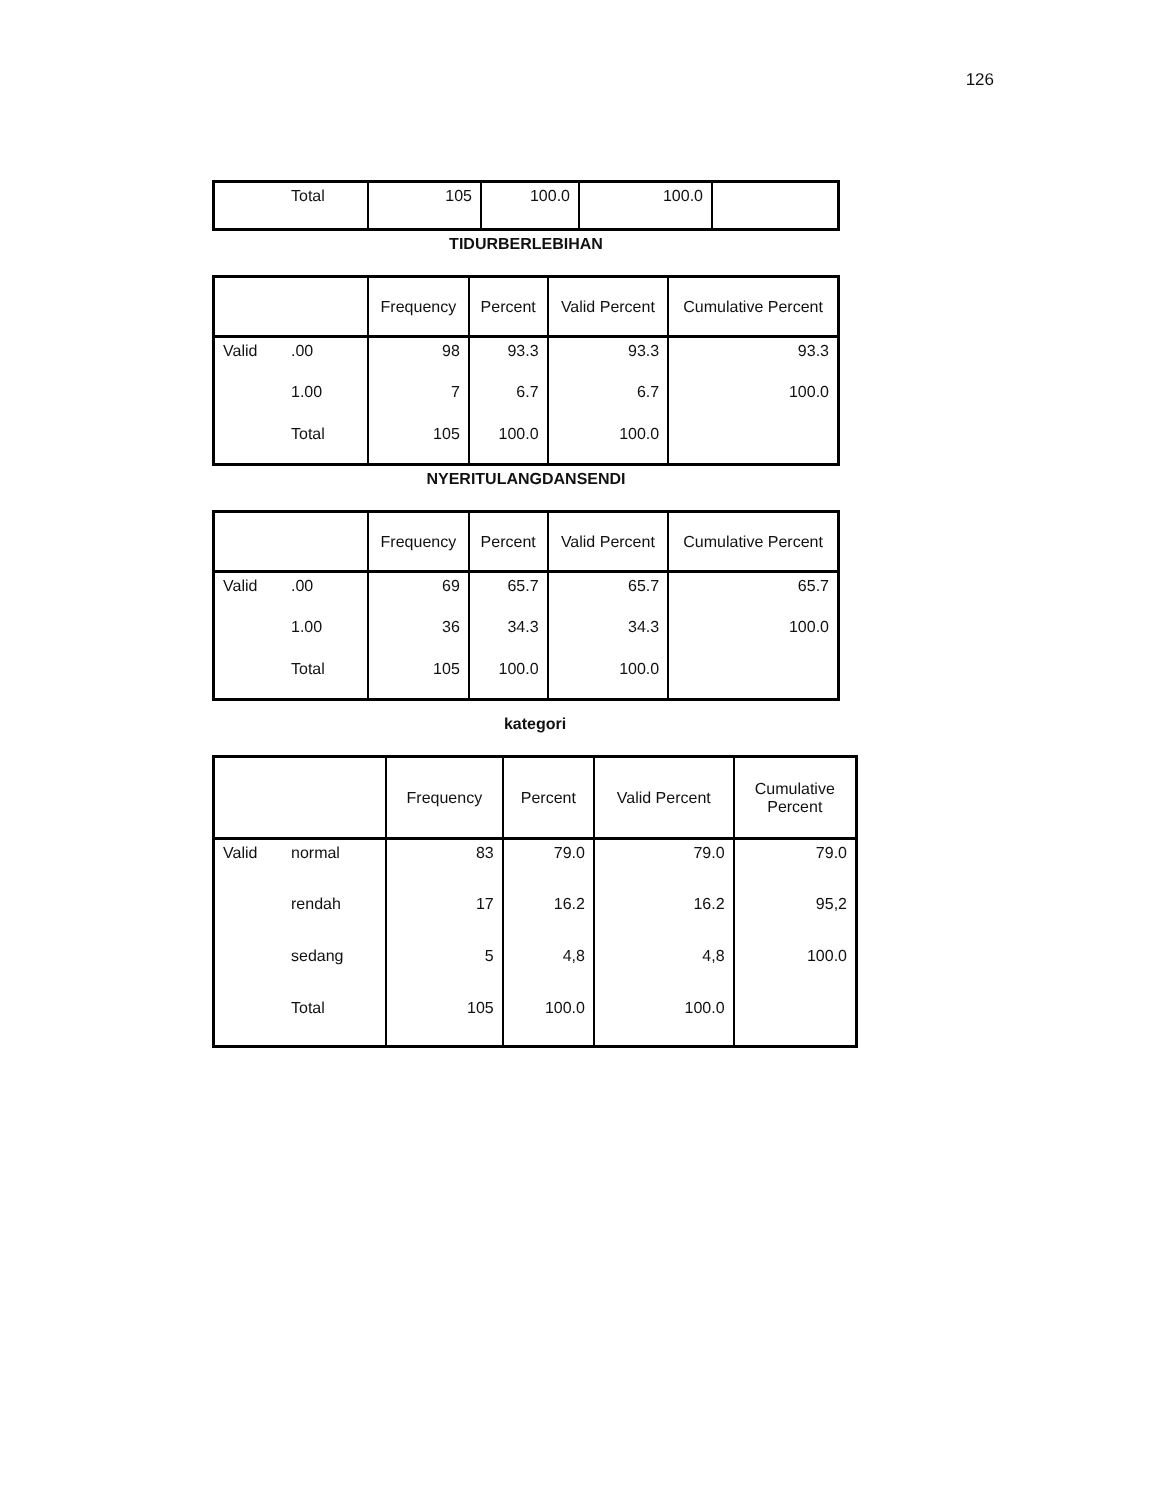126
| | Total | 105 | 100.0 | 100.0 | |
TIDURBERLEBIHAN
| | | Frequency | Percent | Valid Percent | Cumulative Percent |
| --- | --- | --- | --- | --- | --- |
| Valid | .00 | 98 | 93.3 | 93.3 | 93.3 |
| | 1.00 | 7 | 6.7 | 6.7 | 100.0 |
| | Total | 105 | 100.0 | 100.0 | |
NYERITULANGDANSENDI
| | | Frequency | Percent | Valid Percent | Cumulative Percent |
| --- | --- | --- | --- | --- | --- |
| Valid | .00 | 69 | 65.7 | 65.7 | 65.7 |
| | 1.00 | 36 | 34.3 | 34.3 | 100.0 |
| | Total | 105 | 100.0 | 100.0 | |
kategori
| | | Frequency | Percent | Valid Percent | Cumulative Percent |
| --- | --- | --- | --- | --- | --- |
| Valid | normal | 83 | 79.0 | 79.0 | 79.0 |
| | rendah | 17 | 16.2 | 16.2 | 95,2 |
| | sedang | 5 | 4,8 | 4,8 | 100.0 |
| | Total | 105 | 100.0 | 100.0 | |